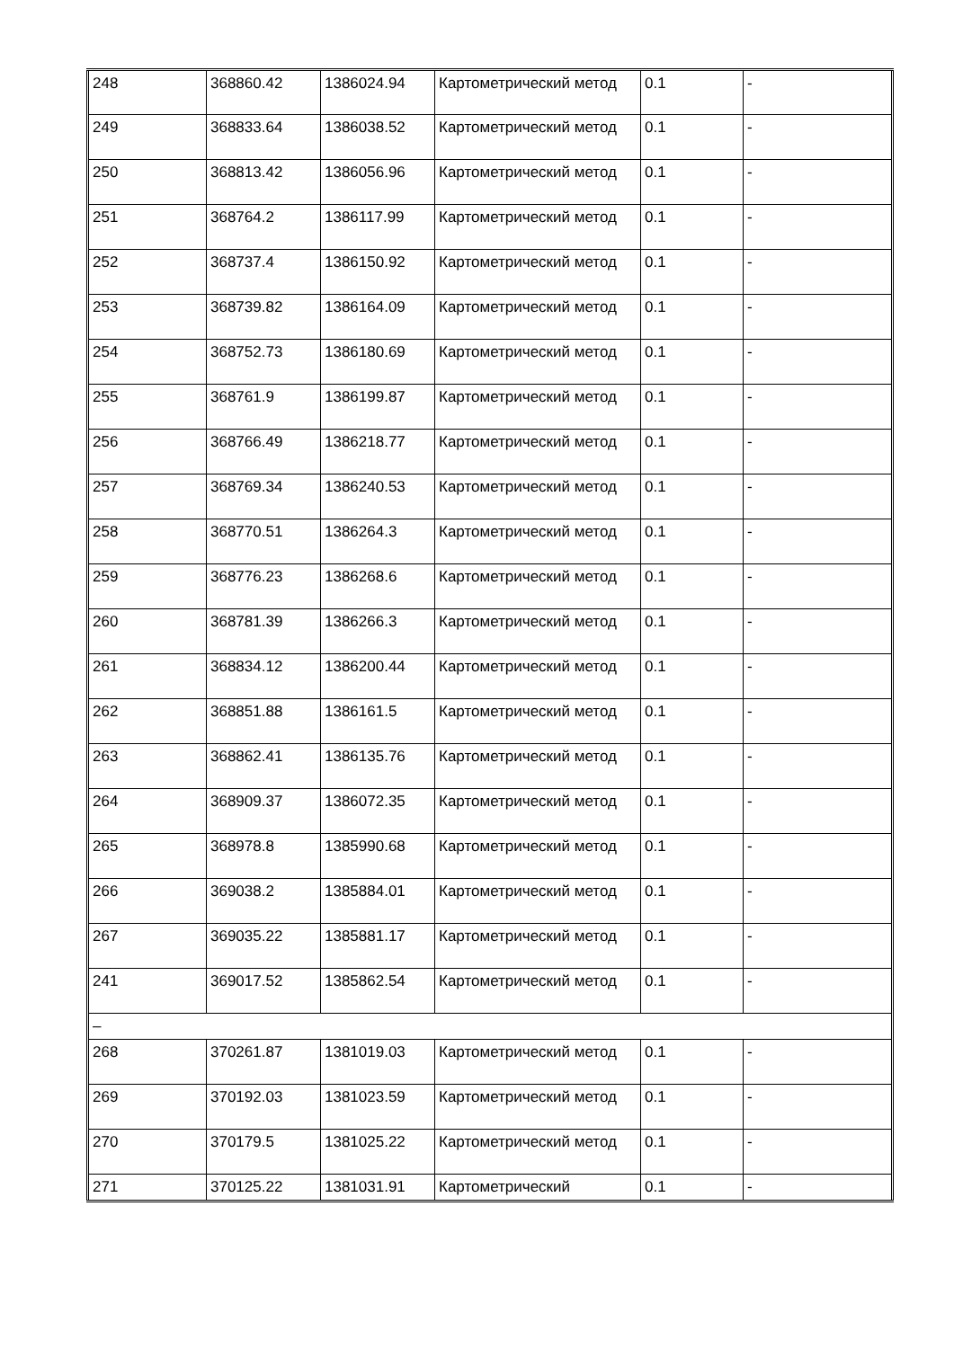| 248 | 368860.42 | 1386024.94 | Картометрический метод | 0.1 | - |
| 249 | 368833.64 | 1386038.52 | Картометрический метод | 0.1 | - |
| 250 | 368813.42 | 1386056.96 | Картометрический метод | 0.1 | - |
| 251 | 368764.2 | 1386117.99 | Картометрический метод | 0.1 | - |
| 252 | 368737.4 | 1386150.92 | Картометрический метод | 0.1 | - |
| 253 | 368739.82 | 1386164.09 | Картометрический метод | 0.1 | - |
| 254 | 368752.73 | 1386180.69 | Картометрический метод | 0.1 | - |
| 255 | 368761.9 | 1386199.87 | Картометрический метод | 0.1 | - |
| 256 | 368766.49 | 1386218.77 | Картометрический метод | 0.1 | - |
| 257 | 368769.34 | 1386240.53 | Картометрический метод | 0.1 | - |
| 258 | 368770.51 | 1386264.3 | Картометрический метод | 0.1 | - |
| 259 | 368776.23 | 1386268.6 | Картометрический метод | 0.1 | - |
| 260 | 368781.39 | 1386266.3 | Картометрический метод | 0.1 | - |
| 261 | 368834.12 | 1386200.44 | Картометрический метод | 0.1 | - |
| 262 | 368851.88 | 1386161.5 | Картометрический метод | 0.1 | - |
| 263 | 368862.41 | 1386135.76 | Картометрический метод | 0.1 | - |
| 264 | 368909.37 | 1386072.35 | Картометрический метод | 0.1 | - |
| 265 | 368978.8 | 1385990.68 | Картометрический метод | 0.1 | - |
| 266 | 369038.2 | 1385884.01 | Картометрический метод | 0.1 | - |
| 267 | 369035.22 | 1385881.17 | Картометрический метод | 0.1 | - |
| 241 | 369017.52 | 1385862.54 | Картометрический метод | 0.1 | - |
| – | | | | | |
| 268 | 370261.87 | 1381019.03 | Картометрический метод | 0.1 | - |
| 269 | 370192.03 | 1381023.59 | Картометрический метод | 0.1 | - |
| 270 | 370179.5 | 1381025.22 | Картометрический метод | 0.1 | - |
| 271 | 370125.22 | 1381031.91 | Картометрический | 0.1 | - |